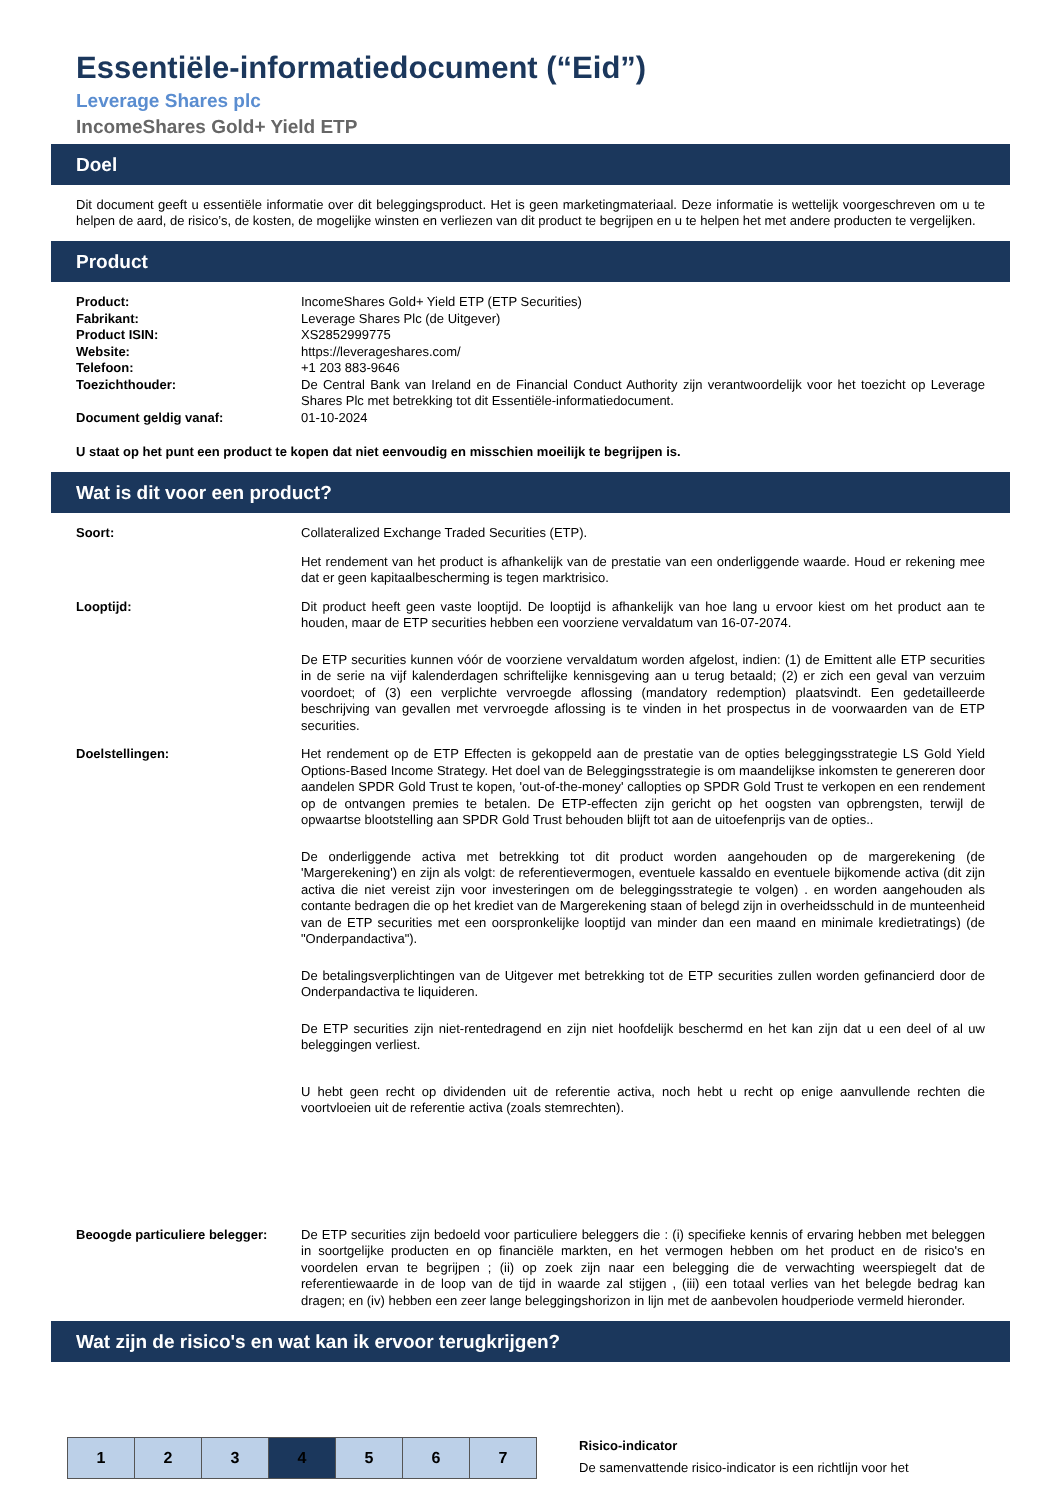Essentiële-informatiedocument (“Eid”)
Leverage Shares plc
IncomeShares Gold+ Yield ETP
Doel
Dit document geeft u essentiële informatie over dit beleggingsproduct. Het is geen marketingmateriaal. Deze informatie is wettelijk voorgeschreven om u te helpen de aard, de risico’s, de kosten, de mogelijke winsten en verliezen van dit product te begrijpen en u te helpen het met andere producten te vergelijken.
Product
| Product: | IncomeShares Gold+ Yield ETP (ETP Securities) |
| Fabrikant: | Leverage Shares Plc (de Uitgever) |
| Product ISIN: | XS2852999775 |
| Website: | https://leverageshares.com/ |
| Telefoon: | +1 203 883-9646 |
| Toezichthouder: | De Central Bank van Ireland en de Financial Conduct Authority zijn verantwoordelijk voor het toezicht op Leverage Shares Plc met betrekking tot dit Essentiële-informatiedocument. |
| Document geldig vanaf: | 01-10-2024 |
U staat op het punt een product te kopen dat niet eenvoudig en misschien moeilijk te begrijpen is.
Wat is dit voor een product?
| Soort: | Collateralized Exchange Traded Securities (ETP). Het rendement van het product is afhankelijk van de prestatie van een onderliggende waarde. Houd er rekening mee dat er geen kapitaalbescherming is tegen marktrisico. |
| Looptijd: | Dit product heeft geen vaste looptijd. De looptijd is afhankelijk van hoe lang u ervoor kiest om het product aan te houden, maar de ETP securities hebben een voorziene vervaldatum van 16-07-2074. De ETP securities kunnen vóór de voorziene vervaldatum worden afgelost, indien: (1) de Emittent alle ETP securities in de serie na vijf kalenderdagen schriftelijke kennisgeving aan u terug betaald; (2) er zich een geval van verzuim voordoet; of (3) een verplichte vervroegde aflossing (mandatory redemption) plaatsvindt. Een gedetailleerde beschrijving van gevallen met vervroegde aflossing is te vinden in het prospectus in de voorwaarden van de ETP securities. |
| Doelstellingen: | Het rendement op de ETP Effecten is gekoppeld aan de prestatie van de opties beleggingsstrategie LS Gold Yield Options-Based Income Strategy. Het doel van de Beleggingsstrategie is om maandelijkse inkomsten te genereren door aandelen SPDR Gold Trust te kopen, 'out-of-the-money' callopties op SPDR Gold Trust te verkopen en een rendement op de ontvangen premies te betalen. De ETP-effecten zijn gericht op het oogsten van opbrengsten, terwijl de opwaartse blootstelling aan SPDR Gold Trust behouden blijft tot aan de uitoefenprijs van de opties.. De onderliggende activa met betrekking tot dit product worden aangehouden op de margerekening (de 'Margerekening') en zijn als volgt: de referentievermogen, eventuele kassaldo en eventuele bijkomende activa (dit zijn activa die niet vereist zijn voor investeringen om de beleggingsstrategie te volgen) . en worden aangehouden als contante bedragen die op het krediet van de Margerekening staan of belegd zijn in overheidsschuld in de munteenheid van de ETP securities met een oorspronkelijke looptijd van minder dan een maand en minimale kredietratings) (de "Onderpandactiva"). De betalingsverplichtingen van de Uitgever met betrekking tot de ETP securities zullen worden gefinancierd door de Onderpandactiva te liquideren. De ETP securities zijn niet-rentedragend en zijn niet hoofdelijk beschermd en het kan zijn dat u een deel of al uw beleggingen verliest. U hebt geen recht op dividenden uit de referentie activa, noch hebt u recht op enige aanvullende rechten die voortvloeien uit de referentie activa (zoals stemrechten). |
| Beoogde particuliere belegger: | De ETP securities zijn bedoeld voor particuliere beleggers die : (i) specifieke kennis of ervaring hebben met beleggen in soortgelijke producten en op financiële markten, en het vermogen hebben om het product en de risico's en voordelen ervan te begrijpen ; (ii) op zoek zijn naar een belegging die de verwachting weerspiegelt dat de referentiewaarde in de loop van de tijd in waarde zal stijgen , (iii) een totaal verlies van het belegde bedrag kan dragen; en (iv) hebben een zeer lange beleggingshorizon in lijn met de aanbevolen houdperiode vermeld hieronder. |
Wat zijn de risico's en wat kan ik ervoor terugkrijgen?
| 1 | 2 | 3 | 4 | 5 | 6 | 7 |
Risico-indicator
De samenvattende risico-indicator is een richtlijn voor het